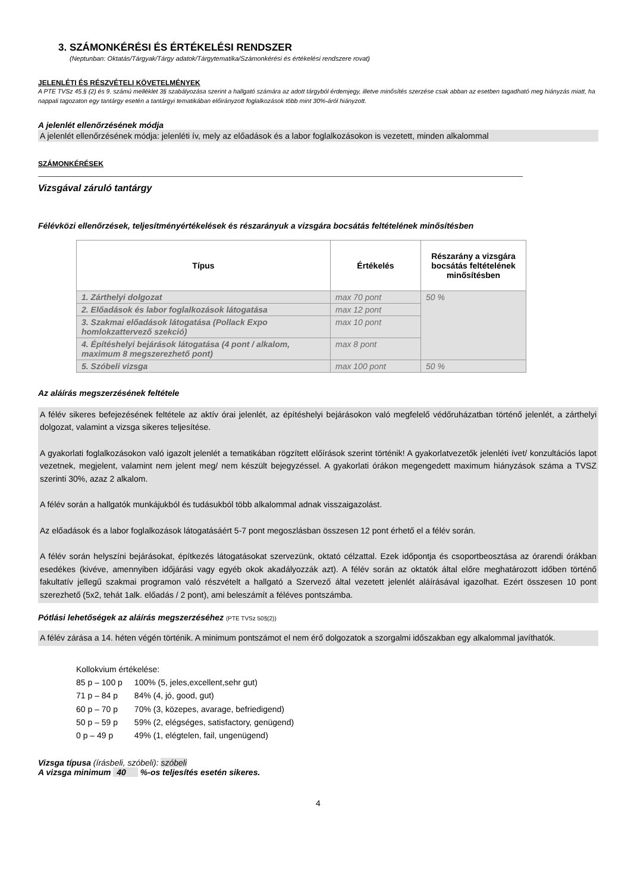3. SZÁMONKÉRÉSI ÉS ÉRTÉKELÉSI RENDSZER
(Neptunban: Oktatás/Tárgyak/Tárgy adatok/Tárgytematika/Számonkérési és értékelési rendszere rovat)
JELENLÉTI ÉS RÉSZVÉTELI KÖVETELMÉNYEK
A PTE TVSz 45.§ (2) és 9. számú melléklet 3§ szabályozása szerint a hallgató számára az adott tárgyból érdemjegy, illetve minősítés szerzése csak abban az esetben tagadható meg hiányzás miatt, ha nappali tagozaton egy tantárgy esetén a tantárgyi tematikában előirányzott foglalkozások több mint 30%-áról hiányzott.
A jelenlét ellenőrzésének módja
A jelenlét ellenőrzésének módja: jelenléti ív, mely az előadások és a labor foglalkozásokon is vezetett, minden alkalommal
SZÁMONKÉRÉSEK
Vizsgával záruló tantárgy
Félévközi ellenőrzések, teljesítményértékelések és részarányuk a vizsgára bocsátás feltételének minősítésben
| Típus | Értékelés | Részarány a vizsgára bocsátás feltételének minősítésben |
| --- | --- | --- |
| 1. Zárthelyi dolgozat | max 70 pont | 50 % |
| 2. Előadások és labor foglalkozások látogatása | max 12 pont | |
| 3. Szakmai előadások látogatása (Pollack Expo homlokzattervező szekció) | max 10 pont | |
| 4. Építéshelyi bejárások látogatása (4 pont / alkalom, maximum 8 megszerezhető pont) | max 8 pont | |
| 5. Szóbeli vizsga | max 100 pont | 50 % |
Az aláírás megszerzésének feltétele
A félév sikeres befejezésének feltétele az aktív órai jelenlét, az építéshelyi bejárásokon való megfelelő védőruházatban történő jelenlét, a zárthelyi dolgozat, valamint a vizsga sikeres teljesítése.
A gyakorlati foglalkozásokon való igazolt jelenlét a tematikában rögzített előírások szerint történik! A gyakorlatvezetők jelenléti ívet/ konzultációs lapot vezetnek, megjelent, valamint nem jelent meg/ nem készült bejegyzéssel. A gyakorlati órákon megengedett maximum hiányzások száma a TVSZ szerinti 30%, azaz 2 alkalom.
A félév során a hallgatók munkájukból és tudásukból több alkalommal adnak visszaigazolást.
Az előadások és a labor foglalkozások látogatásáért 5-7 pont megoszlásban összesen 12 pont érhető el a félév során.
A félév során helyszíni bejárásokat, építkezés látogatásokat szervezünk, oktató célzattal. Ezek időpontja és csoportbeosztása az órarendi órákban esedékes (kivéve, amennyiben időjárási vagy egyéb okok akadályozzák azt). A félév során az oktatók által előre meghatározott időben történő fakultatív jellegű szakmai programon való részvételt a hallgató a Szervező által vezetett jelenlét aláírásával igazolhat. Ezért összesen 10 pont szerezhető (5x2, tehát 1alk. előadás / 2 pont), ami beleszámít a féléves pontszámba.
Pótlási lehetőségek az aláírás megszerzéséhez (PTE TVSz 50§(2))
A félév zárása a 14. héten végén történik. A minimum pontszámot el nem érő dolgozatok a szorgalmi időszakban egy alkalommal javíthatók.
Kollokvium értékelése:
| 85 p – 100 p | 100% (5, jeles,excellent,sehr gut) |
| 71 p – 84 p | 84% (4, jó, good, gut) |
| 60 p – 70 p | 70% (3, közepes, avarage, befriedigend) |
| 50 p – 59 p | 59% (2, elégséges, satisfactory, genügend) |
| 0 p – 49 p | 49% (1, elégtelen, fail, ungenügend) |
Vizsga típusa (írásbeli, szóbeli): szóbeli
A vizsga minimum 40 %-os teljesítés esetén sikeres.
4